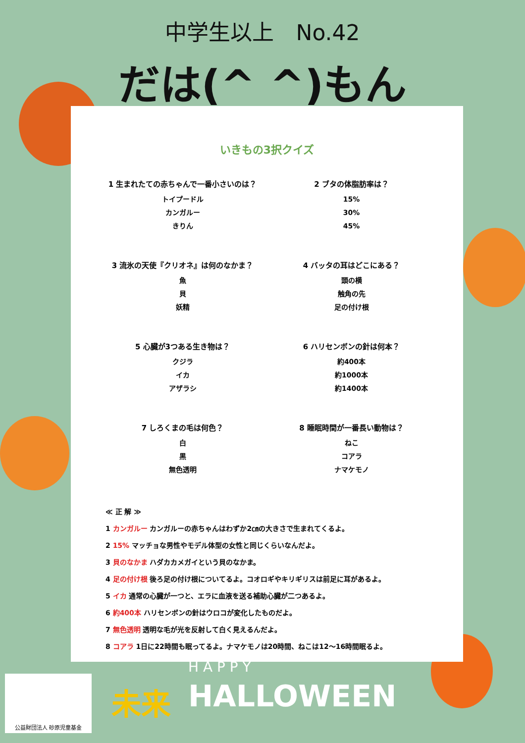中学生以上　No.42
だは(^ ^)もん
いきもの3択クイズ
1 生まれたての赤ちゃんで一番小さいのは？
トイプードル
カンガルー
きりん
2 ブタの体脂肪率は？
15%
30%
45%
3 流氷の天使『クリオネ』は何のなかま？
魚
貝
妖精
4 バッタの耳はどこにある？
頭の横
触角の先
足の付け根
5 心臓が3つある生き物は？
クジラ
イカ
アザラシ
6 ハリセンボンの針は何本？
約400本
約1000本
約1400本
7 しろくまの毛は何色？
白
黒
無色透明
8 睡眠時間が一番長い動物は？
ねこ
コアラ
ナマケモノ
≪ 正 解 ≫
1 カンガルー カンガルーの赤ちゃんはわずか2㎝の大きさで生まれてくるよ。
2 15% マッチョな男性やモデル体型の女性と同じくらいなんだよ。
3 貝のなかま ハダカカメガイという貝のなかま。
4 足の付け根 後ろ足の付け根についてるよ。コオロギやキリギリスは前足に耳があるよ。
5 イカ 通常の心臓が一つと、エラに血液を送る補助心臓が二つあるよ。
6 約400本 ハリセンボンの針はウロコが変化したものだよ。
7 無色透明 透明な毛が光を反射して白く見えるんだよ。
8 コアラ 1日に22時間も眠ってるよ。ナマケモノは20時間、ねこは12～16時間眠るよ。
公益財団法人 砂原児童基金
未来
H A P P Y
HALLOWEEN